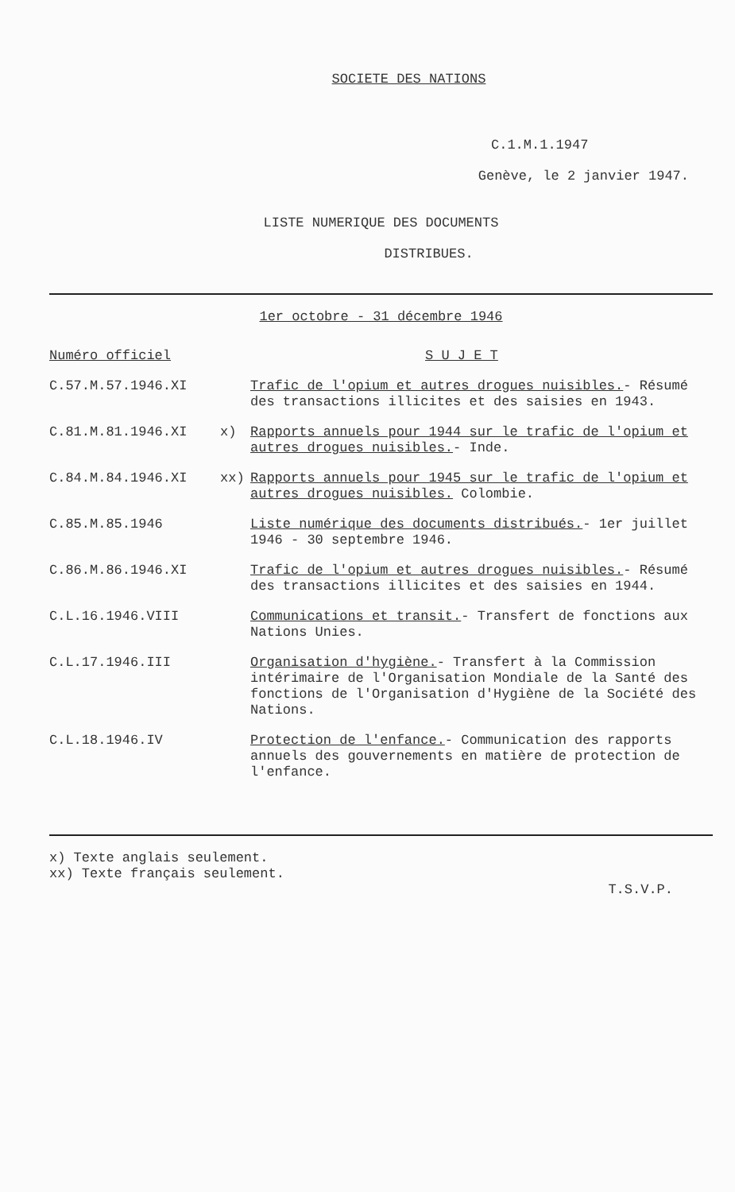SOCIETE DES NATIONS
C.1.M.1.1947
Genève, le 2 janvier 1947.
LISTE NUMERIQUE DES DOCUMENTS
DISTRIBUES.
1er octobre - 31 décembre 1946
| Numéro officiel | | S U J E T |
| C.57.M.57.1946.XI | | Trafic de l'opium et autres drogues nuisibles. - Résumé des transactions illicites et des saisies en 1943. |
| C.81.M.81.1946.XI | x) | Rapports annuels pour 1944 sur le trafic de l'opium et autres drogues nuisibles. - Inde. |
| C.84.M.84.1946.XI | xx) | Rapports annuels pour 1945 sur le trafic de l'opium et autres drogues nuisibles. Colombie. |
| C.85.M.85.1946 | | Liste numérique des documents distribués. - 1er juillet 1946 - 30 septembre 1946. |
| C.86.M.86.1946.XI | | Trafic de l'opium et autres drogues nuisibles. - Résumé des transactions illicites et des saisies en 1944. |
| C.L.16.1946.VIII | | Communications et transit. - Transfert de fonctions aux Nations Unies. |
| C.L.17.1946.III | | Organisation d'hygiène. - Transfert à la Commission intérimaire de l'Organisation Mondiale de la Santé des fonctions de l'Organisation d'Hygiène de la Société des Nations. |
| C.L.18.1946.IV | | Protection de l'enfance. - Communication des rapports annuels des gouvernements en matière de protection de l'enfance. |
x) Texte anglais seulement.
xx) Texte français seulement.
T.S.V.P.